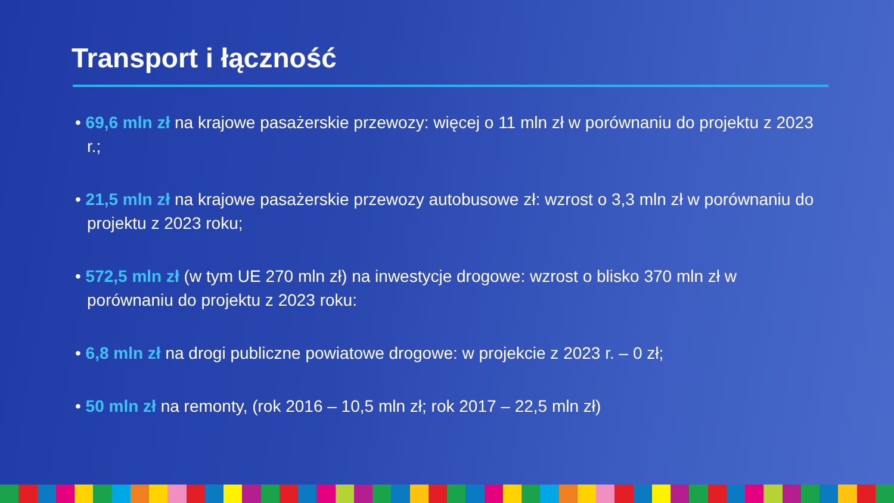Transport i łączność
• 69,6 mln zł na krajowe pasażerskie przewozy: więcej o 11 mln zł w porównaniu do projektu z 2023 r.;
• 21,5 mln zł na krajowe pasażerskie przewozy autobusowe zł: wzrost o 3,3 mln zł w porównaniu do projektu z 2023 roku;
• 572,5 mln zł (w tym UE 270 mln zł) na inwestycje drogowe: wzrost o blisko 370 mln zł w porównaniu do projektu z 2023 roku:
• 6,8 mln zł na drogi publiczne powiatowe drogowe: w projekcie z 2023 r. – 0 zł;
• 50 mln zł na remonty, (rok 2016 – 10,5 mln zł; rok 2017 – 22,5 mln zł)